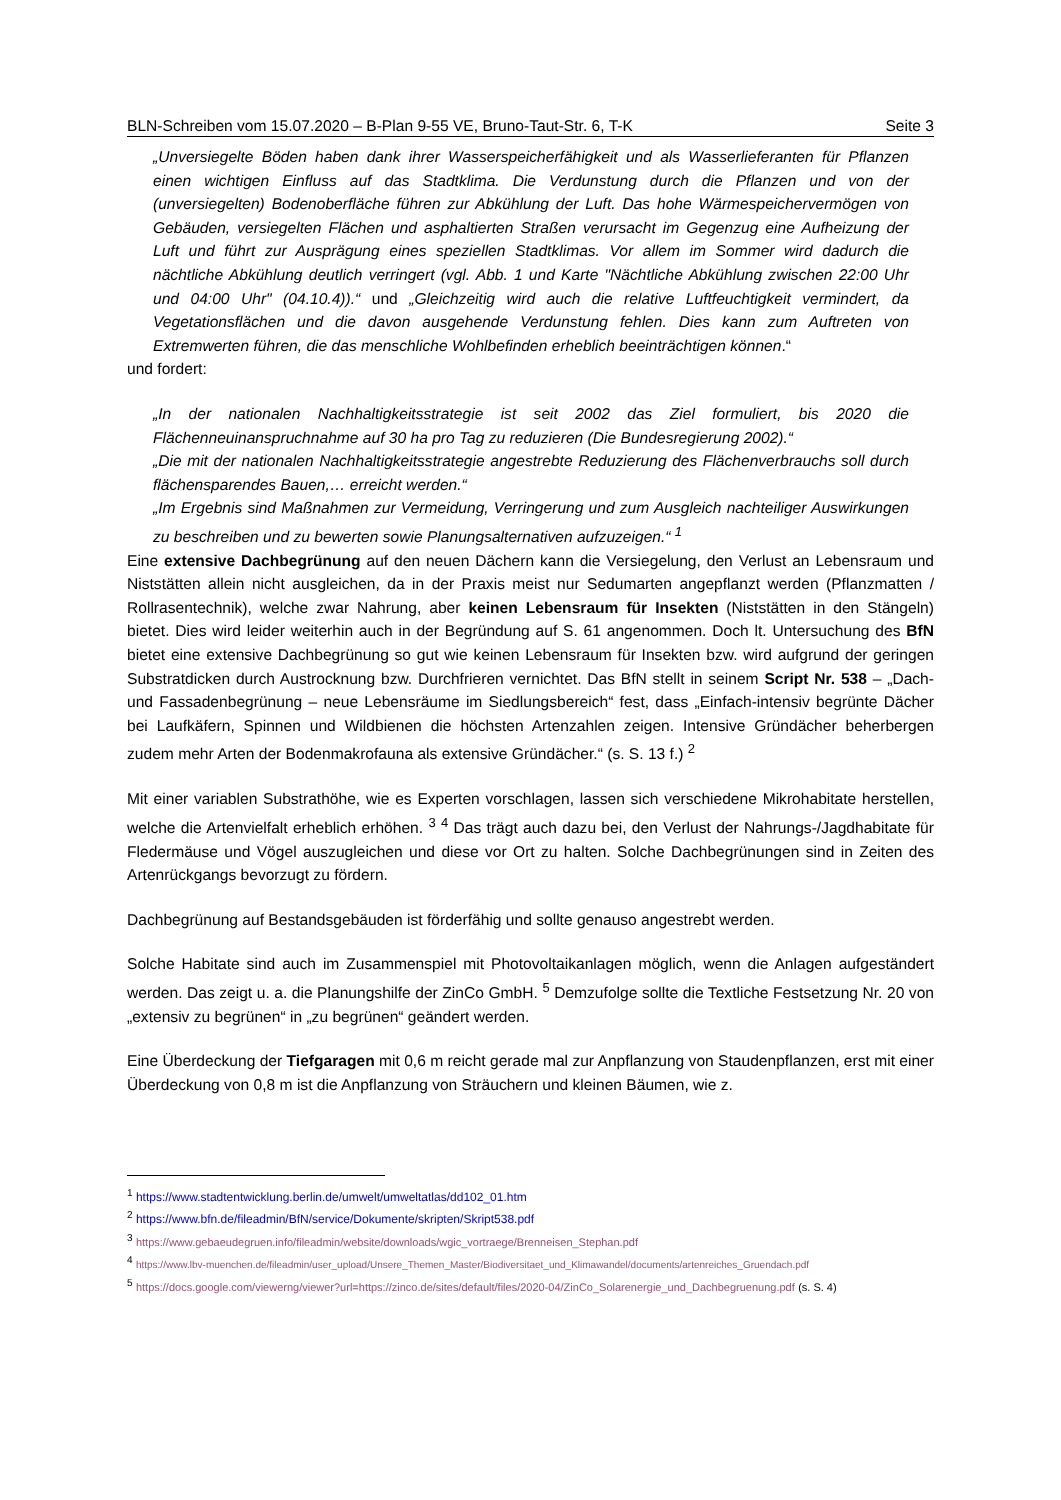BLN-Schreiben vom 15.07.2020 – B-Plan 9-55 VE, Bruno-Taut-Str. 6, T-K Seite 3
„Unversiegelte Böden haben dank ihrer Wasserspeicherfähigkeit und als Wasserlieferanten für Pflanzen einen wichtigen Einfluss auf das Stadtklima. Die Verdunstung durch die Pflanzen und von der (unversiegelten) Bodenoberfläche führen zur Abkühlung der Luft. Das hohe Wärmespeichervermögen von Gebäuden, versiegelten Flächen und asphaltierten Straßen verursacht im Gegenzug eine Aufheizung der Luft und führt zur Ausprägung eines speziellen Stadtklimas. Vor allem im Sommer wird dadurch die nächtliche Abkühlung deutlich verringert (vgl. Abb. 1 und Karte "Nächtliche Abkühlung zwischen 22:00 Uhr und 04:00 Uhr" (04.10.4)).“ und „Gleichzeitig wird auch die relative Luftfeuchtigkeit vermindert, da Vegetationsflächen und die davon ausgehende Verdunstung fehlen. Dies kann zum Auftreten von Extremwerten führen, die das menschliche Wohlbefinden erheblich beeinträchtigen können.“
und fordert:
„In der nationalen Nachhaltigkeitsstrategie ist seit 2002 das Ziel formuliert, bis 2020 die Flächenneuinanspruchnahme auf 30 ha pro Tag zu reduzieren (Die Bundesregierung 2002).“
„Die mit der nationalen Nachhaltigkeitsstrategie angestrebte Reduzierung des Flächenverbrauchs soll durch flächensparendes Bauen,… erreicht werden.“
„Im Ergebnis sind Maßnahmen zur Vermeidung, Verringerung und zum Ausgleich nachteiliger Auswirkungen zu beschreiben und zu bewerten sowie Planungsalternativen aufzuzeigen.“ <sup>1</sup>
Eine extensive Dachbegrünung auf den neuen Dächern kann die Versiegelung, den Verlust an Lebensraum und Niststätten allein nicht ausgleichen, da in der Praxis meist nur Sedumarten angepflanzt werden (Pflanzmatten / Rollrasentechnik), welche zwar Nahrung, aber keinen Lebensraum für Insekten (Niststätten in den Stängeln) bietet. Dies wird leider weiterhin auch in der Begründung auf S. 61 angenommen. Doch lt. Untersuchung des BfN bietet eine extensive Dachbegrünung so gut wie keinen Lebensraum für Insekten bzw. wird aufgrund der geringen Substratdicken durch Austrocknung bzw. Durchfrieren vernichtet. Das BfN stellt in seinem Script Nr. 538 – „Dach- und Fassadenbegrünung – neue Lebensräume im Siedlungsbereich“ fest, dass „Einfach-intensiv begrünte Dächer bei Laufkäfern, Spinnen und Wildbienen die höchsten Artenzahlen zeigen. Intensive Gründächer beherbergen zudem mehr Arten der Bodenmakrofauna als extensive Gründächer.“ (s. S. 13 f.) <sup>2</sup>
Mit einer variablen Substrathöhe, wie es Experten vorschlagen, lassen sich verschiedene Mikrohabitate herstellen, welche die Artenvielfalt erheblich erhöhen. <sup>3</sup> <sup>4</sup> Das trägt auch dazu bei, den Verlust der Nahrungs-/Jagdhabitate für Fledermäuse und Vögel auszugleichen und diese vor Ort zu halten. Solche Dachbegrünungen sind in Zeiten des Artenrückgangs bevorzugt zu fördern.
Dachbegrünung auf Bestandsgebäuden ist förderfähig und sollte genauso angestrebt werden.
Solche Habitate sind auch im Zusammenspiel mit Photovoltaikanlagen möglich, wenn die Anlagen aufgeständert werden. Das zeigt u. a. die Planungshilfe der ZinCo GmbH. <sup>5</sup> Demzufolge sollte die Textliche Festsetzung Nr. 20 von „extensiv zu begrünen“ in „zu begrünen“ geändert werden.
Eine Überdeckung der Tiefgaragen mit 0,6 m reicht gerade mal zur Anpflanzung von Staudenpflanzen, erst mit einer Überdeckung von 0,8 m ist die Anpflanzung von Sträuchern und kleinen Bäumen, wie z.
<sup>1</sup> https://www.stadtentwicklung.berlin.de/umwelt/umweltatlas/dd102_01.htm
<sup>2</sup> https://www.bfn.de/fileadmin/BfN/service/Dokumente/skripten/Skript538.pdf
<sup>3</sup> https://www.gebaeudegruen.info/fileadmin/website/downloads/wgic_vortraege/Brenneisen_Stephan.pdf
<sup>4</sup> https://www.lbv-muenchen.de/fileadmin/user_upload/Unsere_Themen_Master/Biodiversitaet_und_Klimawandel/documents/artenreiches_Gruendach.pdf
<sup>5</sup> https://docs.google.com/viewerng/viewer?url=https://zinco.de/sites/default/files/2020-04/ZinCo_Solarenergie_und_Dachbegruenung.pdf (s. S. 4)